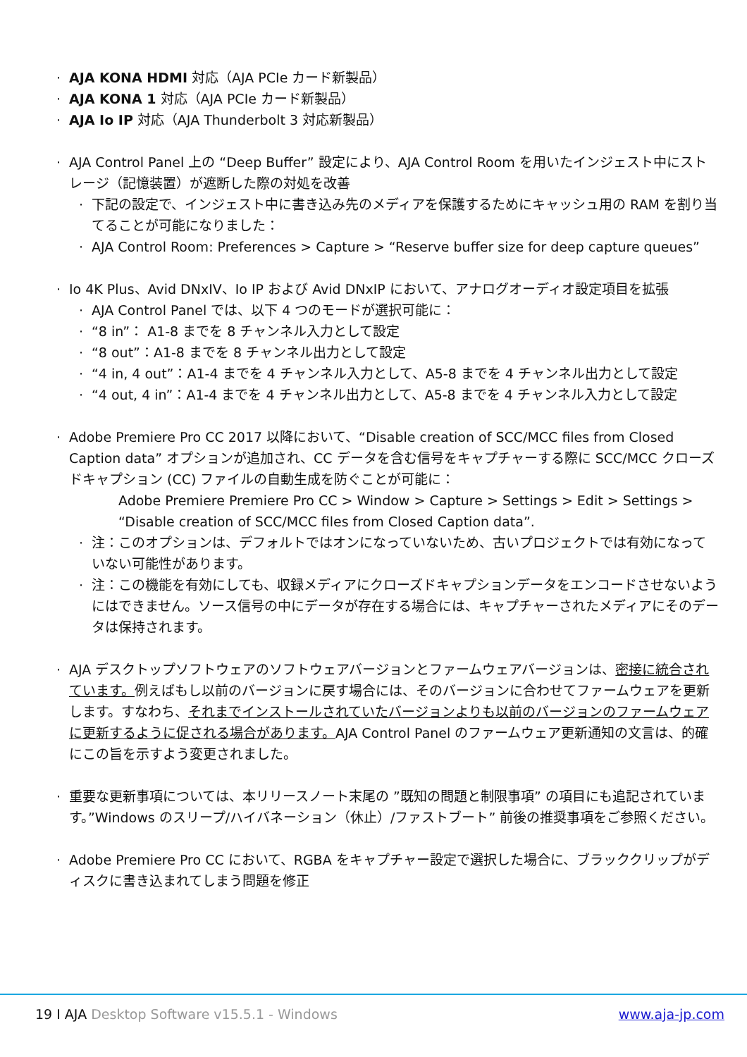· AJA KONA HDMI 対応（AJA PCIe カード新製品）
· AJA KONA 1 対応（AJA PCIe カード新製品）
· AJA Io IP 対応（AJA Thunderbolt 3 対応新製品）
· AJA Control Panel 上の “Deep Buffer” 設定により、AJA Control Room を用いたインジェスト中にストレージ（記憶装置）が遮断した際の対処を改善
· 下記の設定で、インジェスト中に書き込み先のメディアを保護するためにキャッシュ用の RAM を割り当てることが可能になりました：
· AJA Control Room: Preferences > Capture > “Reserve buffer size for deep capture queues”
· Io 4K Plus、Avid DNxIV、Io IP および Avid DNxIP において、アナログオーディオ設定項目を拡張
· AJA Control Panel では、以下 4 つのモードが選択可能に：
· “8 in”： A1-8 までを 8 チャンネル入力として設定
· “8 out”：A1-8 までを 8 チャンネル出力として設定
· “4 in, 4 out”：A1-4 までを 4 チャンネル入力として、A5-8 までを 4 チャンネル出力として設定
· “4 out, 4 in”：A1-4 までを 4 チャンネル出力として、A5-8 までを 4 チャンネル入力として設定
· Adobe Premiere Pro CC 2017 以降において、“Disable creation of SCC/MCC files from Closed Caption data” オプションが追加され、CC データを含む信号をキャプチャーする際に SCC/MCC クローズドキャプション (CC) ファイルの自動生成を防ぐことが可能に：
Adobe Premiere Premiere Pro CC > Window > Capture > Settings > Edit > Settings > “Disable creation of SCC/MCC files from Closed Caption data”.
· 注：このオプションは、デフォルトではオンになっていないため、古いプロジェクトでは有効になっていない可能性があります。
· 注：この機能を有効にしても、収録メディアにクローズドキャプションデータをエンコードさせないようにはできません。ソース信号の中にデータが存在する場合には、キャプチャーされたメディアにそのデータは保持されます。
· AJA デスクトップソフトウェアのソフトウェアバージョンとファームウェアバージョンは、密接に統合されています。例えばもし以前のバージョンに戻す場合には、そのバージョンに合わせてファームウェアを更新します。すなわち、それまでインストールされていたバージョンよりも以前のバージョンのファームウェアに更新するように促される場合があります。AJA Control Panel のファームウェア更新通知の文言は、的確にこの旨を示すよう変更されました。
· 重要な更新事項については、本リリースノート末尾の ”既知の問題と制限事項” の項目にも追記されています。”Windows のスリープ/ハイバネーション（休止）/ファストブート” 前後の推奨事項をご参照ください。
· Adobe Premiere Pro CC において、RGBA をキャプチャー設定で選択した場合に、ブラッククリップがディスクに書き込まれてしまう問題を修正
19 I AJA Desktop Software v15.5.1 - Windows www.aja-jp.com